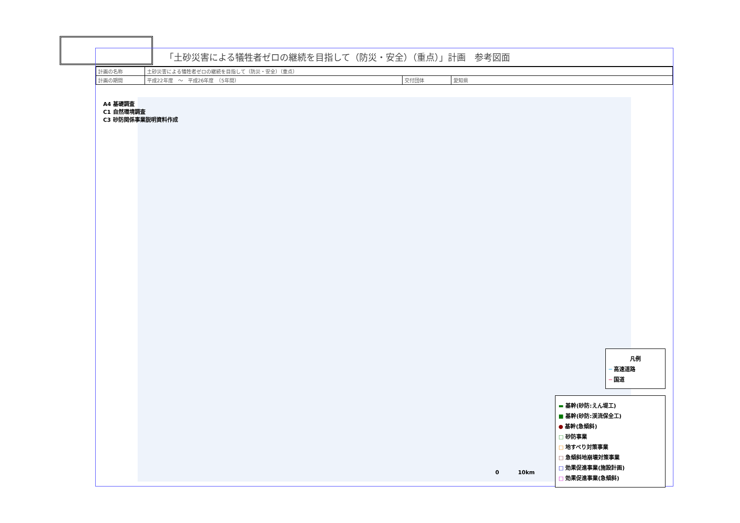「土砂災害による犠牲者ゼロの継続を目指して（防災・安全）（重点）」計画　参考図面
| 計画の名称 | 土砂災害による犠牲者ゼロの継続を目指して（防災・安全）（重点） | | |
| 計画の期間 | 平成22年度 ～ 平成26年度 （5年間） | 交付団体 | 愛知県 |
A4 基礎調査
C1 自然環境調査
C3 砂防関係事業説明資料作成
凡例
━ 高速道路
━ 国道
▬ 基幹(砂防:えん堤工)
■ 基幹(砂防:渓流保全工)
● 基幹(急傾斜)
□ 砂防事業
□ 地すべり対策事業
□ 急傾斜地崩壊対策事業
□ 効果促進事業(施設計画)
□ 効果促進事業(急傾斜)
0 10km